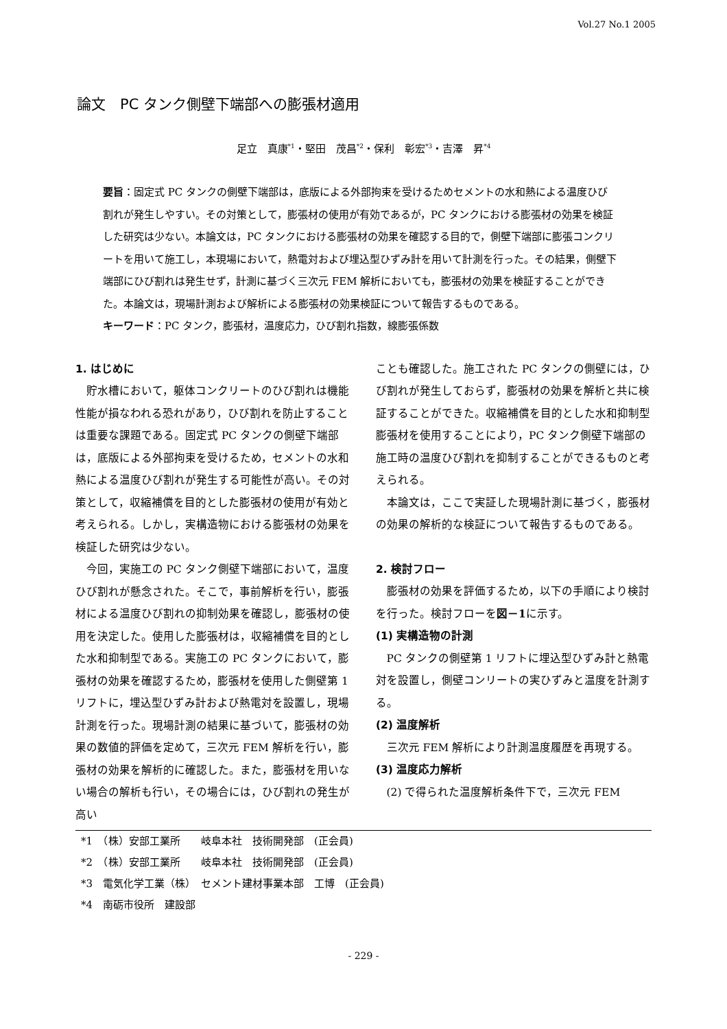Vol.27 No.1 2005
論文　PC タンク側壁下端部への膨張材適用
足立　真康<sup>*1</sup>・堅田　茂昌<sup>*2</sup>・保利　彰宏<sup>*3</sup>・吉澤　昇<sup>*4</sup>
要旨：固定式 PC タンクの側壁下端部は，底版による外部拘束を受けるためセメントの水和熱による温度ひび割れが発生しやすい。その対策として，膨張材の使用が有効であるが，PC タンクにおける膨張材の効果を検証した研究は少ない。本論文は，PC タンクにおける膨張材の効果を確認する目的で，側壁下端部に膨張コンクリートを用いて施工し，本現場において，熱電対および埋込型ひずみ計を用いて計測を行った。その結果，側壁下端部にひび割れは発生せず，計測に基づく三次元 FEM 解析においても，膨張材の効果を検証することができた。本論文は，現場計測および解析による膨張材の効果検証について報告するものである。
キーワード：PC タンク，膨張材，温度応力，ひび割れ指数，線膨張係数
1. はじめに
貯水槽において，躯体コンクリートのひび割れは機能性能が損なわれる恐れがあり，ひび割れを防止することは重要な課題である。固定式 PC タンクの側壁下端部は，底版による外部拘束を受けるため，セメントの水和熱による温度ひび割れが発生する可能性が高い。その対策として，収縮補償を目的とした膨張材の使用が有効と考えられる。しかし，実構造物における膨張材の効果を検証した研究は少ない。
今回，実施工の PC タンク側壁下端部において，温度ひび割れが懸念された。そこで，事前解析を行い，膨張材による温度ひび割れの抑制効果を確認し，膨張材の使用を決定した。使用した膨張材は，収縮補償を目的とした水和抑制型である。実施工の PC タンクにおいて，膨張材の効果を確認するため，膨張材を使用した側壁第 1 リフトに，埋込型ひずみ計および熱電対を設置し，現場計測を行った。現場計測の結果に基づいて，膨張材の効果の数値的評価を定めて，三次元 FEM 解析を行い，膨張材の効果を解析的に確認した。また，膨張材を用いない場合の解析も行い，その場合には，ひび割れの発生が高い
ことも確認した。施工された PC タンクの側壁には，ひび割れが発生しておらず，膨張材の効果を解析と共に検証することができた。収縮補償を目的とした水和抑制型膨張材を使用することにより，PC タンク側壁下端部の施工時の温度ひび割れを抑制することができるものと考えられる。
本論文は，ここで実証した現場計測に基づく，膨張材の効果の解析的な検証について報告するものである。
2. 検討フロー
膨張材の効果を評価するため，以下の手順により検討を行った。検討フローを図－1に示す。
(1) 実構造物の計測
PC タンクの側壁第 1 リフトに埋込型ひずみ計と熱電対を設置し，側壁コンリートの実ひずみと温度を計測する。
(2) 温度解析
三次元 FEM 解析により計測温度履歴を再現する。
(3) 温度応力解析
(2) で得られた温度解析条件下で，三次元 FEM
*1　（株）安部工業所　　岐阜本社　技術開発部　(正会員)
*2　（株）安部工業所　　岐阜本社　技術開発部　(正会員)
*3　電気化学工業（株）　セメント建材事業本部　工博　(正会員)
*4　南砺市役所　建設部
- 229 -